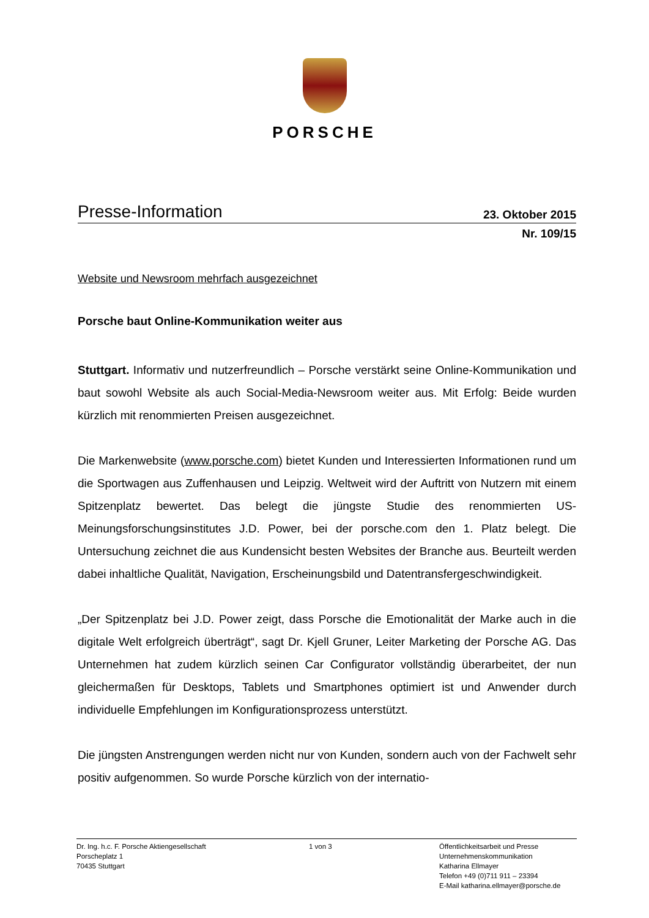PORSCHE
Presse-Information 23. Oktober 2015
Nr. 109/15
Website und Newsroom mehrfach ausgezeichnet
Porsche baut Online-Kommunikation weiter aus
Stuttgart. Informativ und nutzerfreundlich – Porsche verstärkt seine Online-Kommunikation und baut sowohl Website als auch Social-Media-Newsroom weiter aus. Mit Erfolg: Beide wurden kürzlich mit renommierten Preisen ausgezeichnet.
Die Markenwebsite (www.porsche.com) bietet Kunden und Interessierten Informationen rund um die Sportwagen aus Zuffenhausen und Leipzig. Weltweit wird der Auftritt von Nutzern mit einem Spitzenplatz bewertet. Das belegt die jüngste Studie des renommierten US-Meinungsforschungsinstitutes J.D. Power, bei der porsche.com den 1. Platz belegt. Die Untersuchung zeichnet die aus Kundensicht besten Websites der Branche aus. Beurteilt werden dabei inhaltliche Qualität, Navigation, Erscheinungsbild und Datentransfergeschwindigkeit.
„Der Spitzenplatz bei J.D. Power zeigt, dass Porsche die Emotionalität der Marke auch in die digitale Welt erfolgreich überträgt“, sagt Dr. Kjell Gruner, Leiter Marketing der Porsche AG. Das Unternehmen hat zudem kürzlich seinen Car Configurator vollständig überarbeitet, der nun gleichermaßen für Desktops, Tablets und Smartphones optimiert ist und Anwender durch individuelle Empfehlungen im Konfigurationsprozess unterstützt.
Die jüngsten Anstrengungen werden nicht nur von Kunden, sondern auch von der Fachwelt sehr positiv aufgenommen. So wurde Porsche kürzlich von der internatio-
Dr. Ing. h.c. F. Porsche Aktiengesellschaft
Porscheplatz 1
70435 Stuttgart
1 von 3 Öffentlichkeitsarbeit und Presse
Unternehmenskommunikation
Katharina Ellmayer
Telefon +49 (0)711 911 – 23394
E-Mail katharina.ellmayer@porsche.de